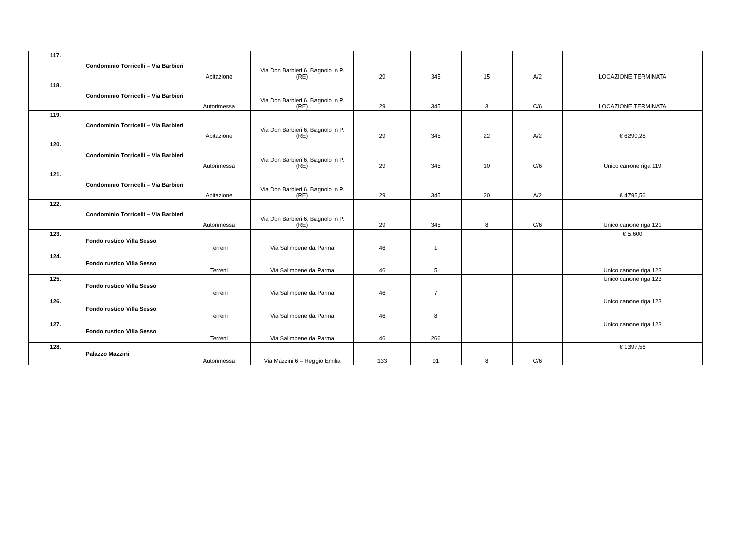| 117. | Condominio Torricelli – Via Barbieri | Abitazione | Via Don Barbieri 6, Bagnolo in P. (RE) | 29 | 345 | 15 | A/2 | LOCAZIONE TERMINATA |
| 118. | Condominio Torricelli – Via Barbieri | Autorimessa | Via Don Barbieri 6, Bagnolo in P. (RE) | 29 | 345 | 3 | C/6 | LOCAZIONE TERMINATA |
| 119. | Condominio Torricelli – Via Barbieri | Abitazione | Via Don Barbieri 6, Bagnolo in P. (RE) | 29 | 345 | 22 | A/2 | € 6290,28 |
| 120. | Condominio Torricelli – Via Barbieri | Autorimessa | Via Don Barbieri 6, Bagnolo in P. (RE) | 29 | 345 | 10 | C/6 | Unico canone riga 119 |
| 121. | Condominio Torricelli – Via Barbieri | Abitazione | Via Don Barbieri 6, Bagnolo in P. (RE) | 29 | 345 | 20 | A/2 | € 4795,56 |
| 122. | Condominio Torricelli – Via Barbieri | Autorimessa | Via Don Barbieri 6, Bagnolo in P. (RE) | 29 | 345 | 8 | C/6 | Unico canone riga 121 |
| 123. | Fondo rustico Villa Sesso | Terreni | Via Salimbene da Parma | 46 | 1 | | | € 5.600 |
| 124. | Fondo rustico Villa Sesso | Terreni | Via Salimbene da Parma | 46 | 5 | | | Unico canone riga 123 |
| 125. | Fondo rustico Villa Sesso | Terreni | Via Salimbene da Parma | 46 | 7 | | | Unico canone riga 123 |
| 126. | Fondo rustico Villa Sesso | Terreni | Via Salimbene da Parma | 46 | 8 | | | Unico canone riga 123 |
| 127. | Fondo rustico Villa Sesso | Terreni | Via Salimbene da Parma | 46 | 266 | | | Unico canone riga 123 |
| 128. | Palazzo Mazzini | Autorimessa | Via Mazzini 6 – Reggio Emilia | 133 | 91 | 8 | C/6 | € 1397,56 |